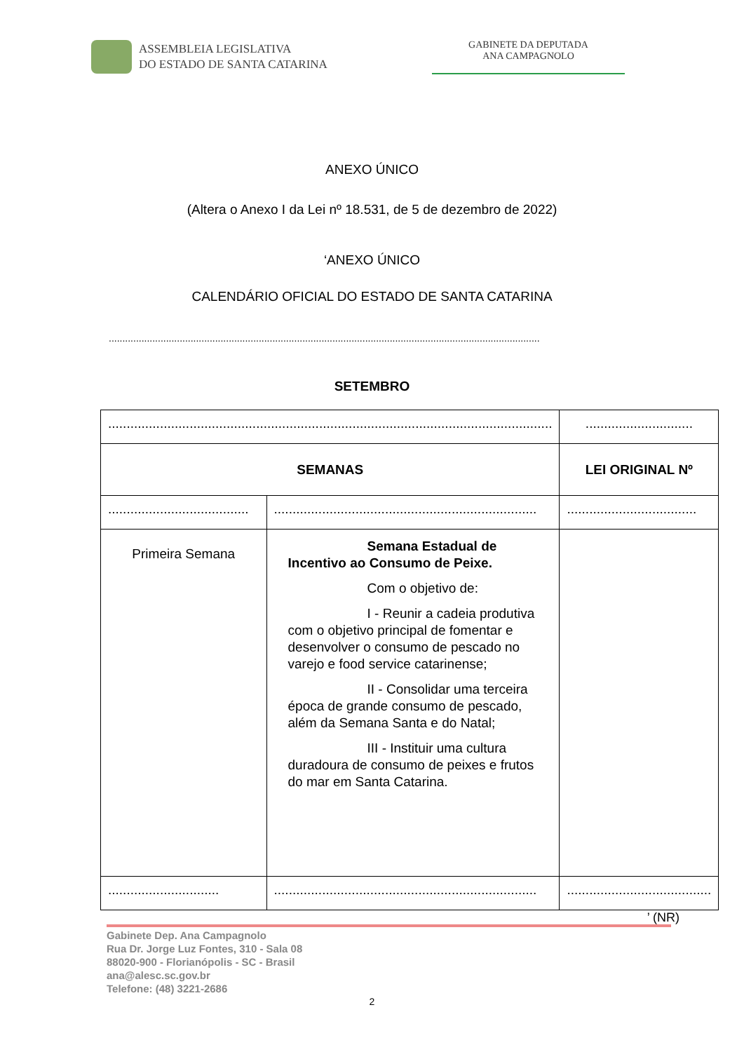ASSEMBLEIA LEGISLATIVA
DO ESTADO DE SANTA CATARINA
GABINETE DA DEPUTADA
ANA CAMPAGNOLO
ANEXO ÚNICO
(Altera o Anexo I da Lei nº 18.531, de 5 de dezembro de 2022)
‘ANEXO ÚNICO
CALENDÁRIO OFICIAL DO ESTADO DE SANTA CATARINA
..............................................................................................................................................................
SETEMBRO
| ........................................................................................................................ | | ............................. |
| SEMANAS | | LEI ORIGINAL Nº |
| ...................................... | ....................................................................... | ................................... |
| Primeira Semana | Semana Estadual de Incentivo ao Consumo de Peixe. Com o objetivo de: I - Reunir a cadeia produtiva com o objetivo principal de fomentar e desenvolver o consumo de pescado no varejo e food service catarinense; II - Consolidar uma terceira época de grande consumo de pescado, além da Semana Santa e do Natal; III - Instituir uma cultura duradoura de consumo de peixes e frutos do mar em Santa Catarina. | |
| .............................. | ....................................................................... | ....................................... |
’ (NR)
Gabinete Dep. Ana Campagnolo
Rua Dr. Jorge Luz Fontes, 310 - Sala 08
88020-900 - Florianópolis - SC - Brasil
ana@alesc.sc.gov.br
Telefone: (48) 3221-2686
2